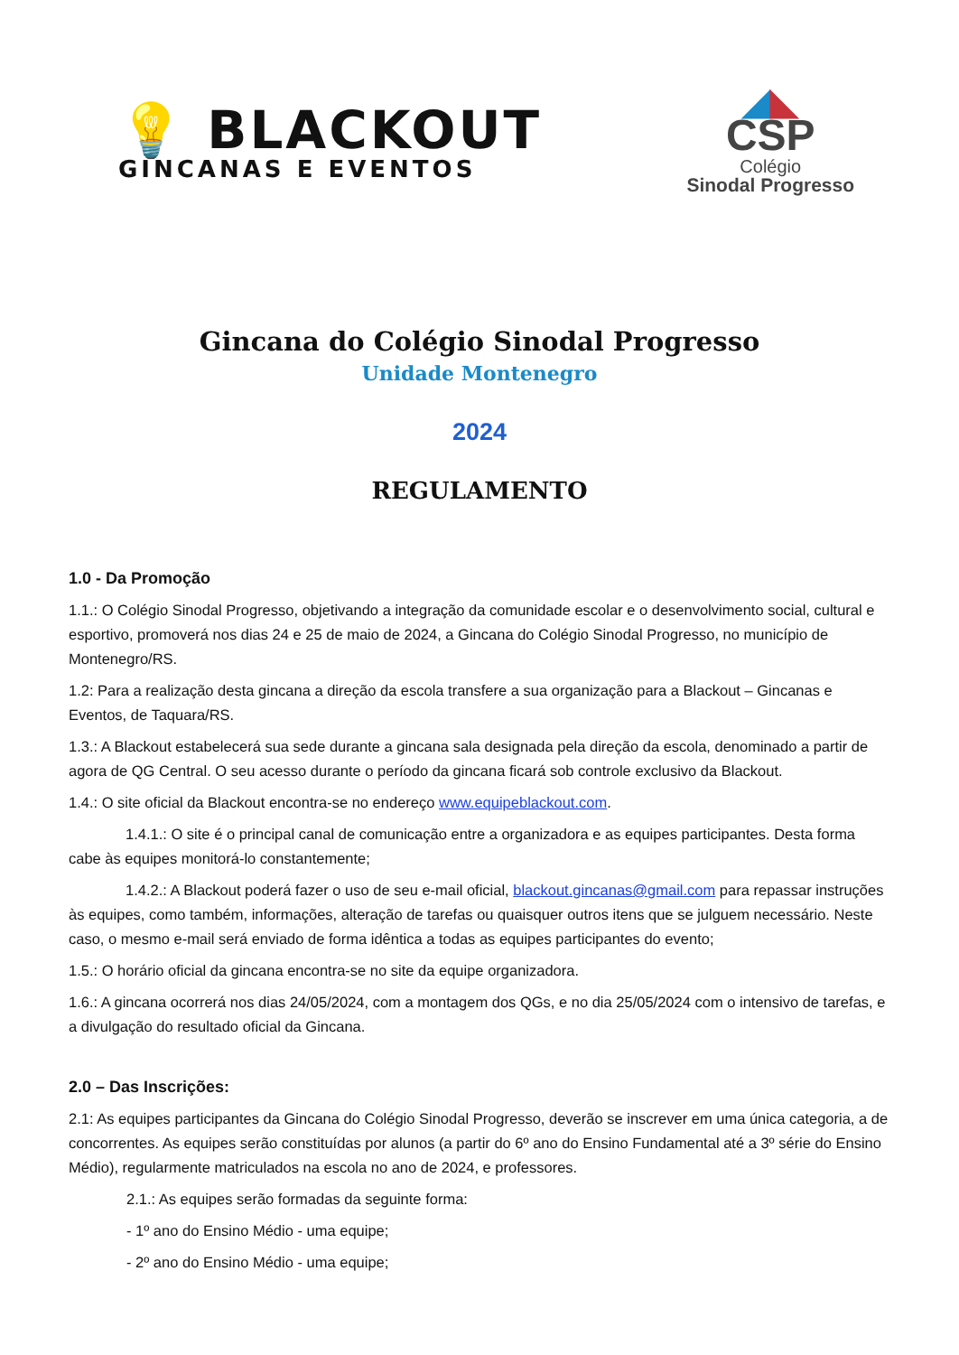💡 BLACKOUT
GINCANAS E EVENTOS
◢◣
CSP
Colégio
Sinodal Progresso
Gincana do Colégio Sinodal Progresso
Unidade Montenegro
2024
REGULAMENTO
1.0 - Da Promoção
1.1.: O Colégio Sinodal Progresso, objetivando a integração da comunidade escolar e o desenvolvimento social, cultural e esportivo, promoverá nos dias 24 e 25 de maio de 2024, a Gincana do Colégio Sinodal Progresso, no município de Montenegro/RS.
1.2: Para a realização desta gincana a direção da escola transfere a sua organização para a Blackout – Gincanas e Eventos, de Taquara/RS.
1.3.: A Blackout estabelecerá sua sede durante a gincana sala designada pela direção da escola, denominado a partir de agora de QG Central. O seu acesso durante o período da gincana ficará sob controle exclusivo da Blackout.
1.4.: O site oficial da Blackout encontra-se no endereço www.equipeblackout.com.
1.4.1.: O site é o principal canal de comunicação entre a organizadora e as equipes participantes. Desta forma cabe às equipes monitorá-lo constantemente;
1.4.2.: A Blackout poderá fazer o uso de seu e-mail oficial, blackout.gincanas@gmail.com para repassar instruções às equipes, como também, informações, alteração de tarefas ou quaisquer outros itens que se julguem necessário. Neste caso, o mesmo e-mail será enviado de forma idêntica a todas as equipes participantes do evento;
1.5.: O horário oficial da gincana encontra-se no site da equipe organizadora.
1.6.: A gincana ocorrerá nos dias 24/05/2024, com a montagem dos QGs, e no dia 25/05/2024 com o intensivo de tarefas, e a divulgação do resultado oficial da Gincana.
2.0 – Das Inscrições:
2.1: As equipes participantes da Gincana do Colégio Sinodal Progresso, deverão se inscrever em uma única categoria, a de concorrentes. As equipes serão constituídas por alunos (a partir do 6º ano do Ensino Fundamental até a 3º série do Ensino Médio), regularmente matriculados na escola no ano de 2024, e professores.
2.1.: As equipes serão formadas da seguinte forma:
- 1º ano do Ensino Médio - uma equipe;
- 2º ano do Ensino Médio - uma equipe;